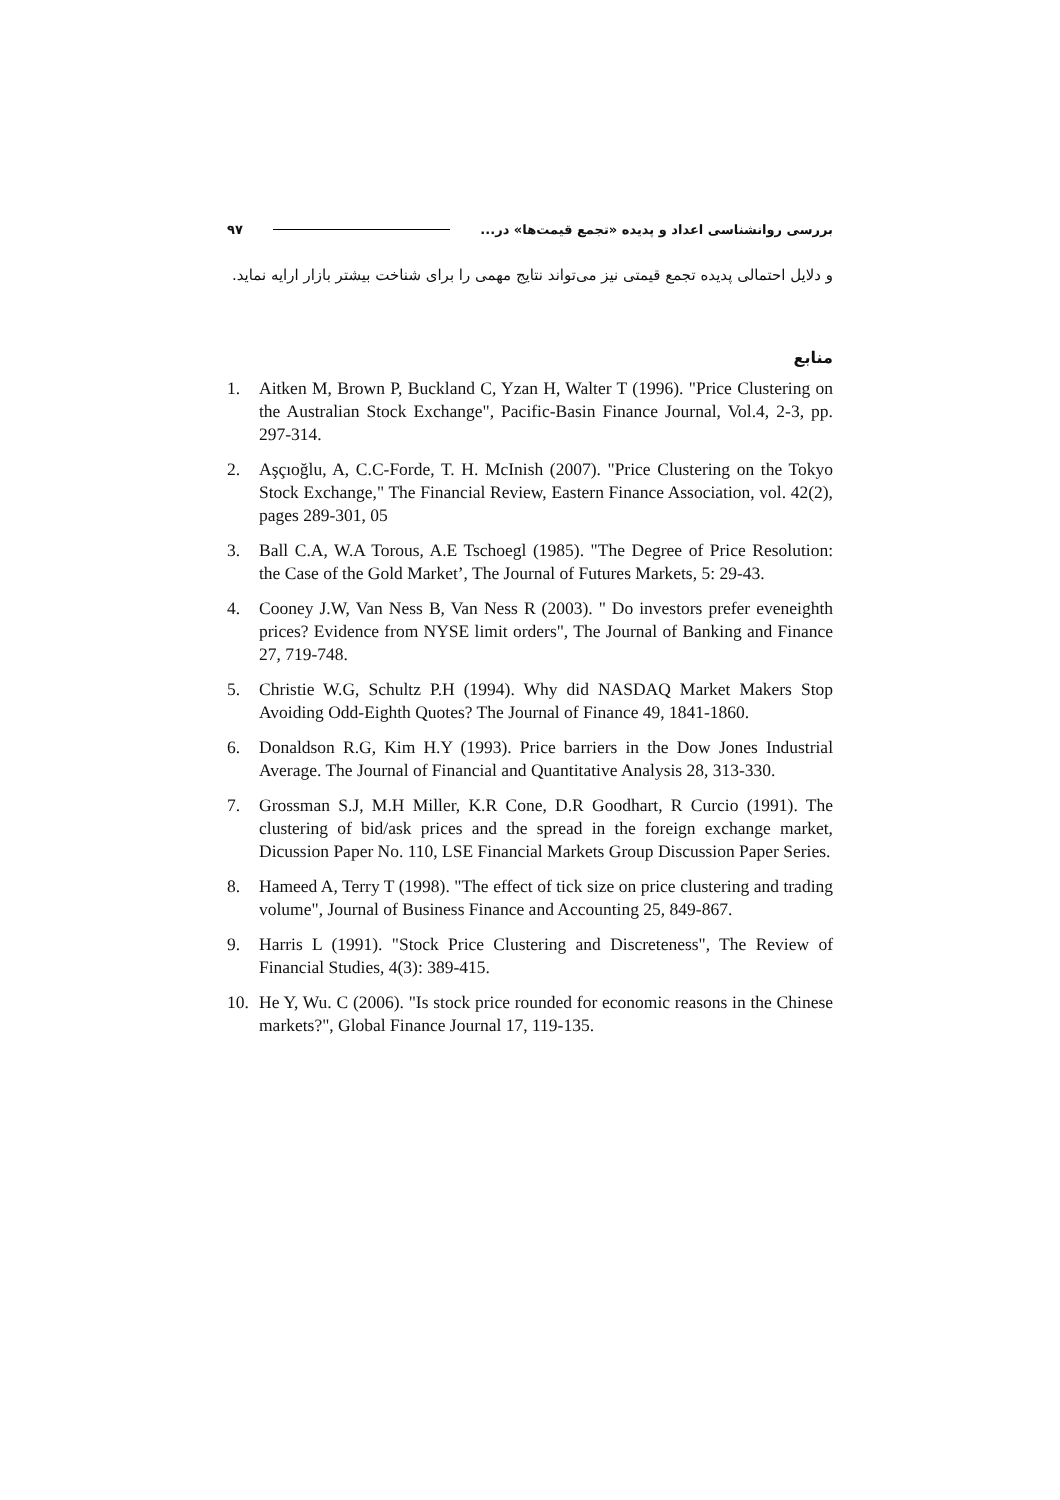بررسی روانشناسی اعداد و پدیده «تجمع قیمت‌ها» در... ۹۷
و دلایل احتمالی پدیده تجمع قیمتی نیز می‌تواند نتایج مهمی را برای شناخت بیشتر بازار ارایه نماید.
منابع
1. Aitken M, Brown P, Buckland C, Yzan H, Walter T (1996). "Price Clustering on the Australian Stock Exchange", Pacific-Basin Finance Journal, Vol.4, 2-3, pp. 297-314.
2. Aşçıoğlu, A, C.C-Forde, T. H. McInish (2007). "Price Clustering on the Tokyo Stock Exchange," The Financial Review, Eastern Finance Association, vol. 42(2), pages 289-301, 05
3. Ball C.A, W.A Torous, A.E Tschoegl (1985). "The Degree of Price Resolution: the Case of the Gold Market’, The Journal of Futures Markets, 5: 29-43.
4. Cooney J.W, Van Ness B, Van Ness R (2003). " Do investors prefer eveneighth prices? Evidence from NYSE limit orders", The Journal of Banking and Finance 27, 719-748.
5. Christie W.G, Schultz P.H (1994). Why did NASDAQ Market Makers Stop Avoiding Odd-Eighth Quotes? The Journal of Finance 49, 1841-1860.
6. Donaldson R.G, Kim H.Y (1993). Price barriers in the Dow Jones Industrial Average. The Journal of Financial and Quantitative Analysis 28, 313-330.
7. Grossman S.J, M.H Miller, K.R Cone, D.R Goodhart, R Curcio (1991). The clustering of bid/ask prices and the spread in the foreign exchange market, Dicussion Paper No. 110, LSE Financial Markets Group Discussion Paper Series.
8. Hameed A, Terry T (1998). "The effect of tick size on price clustering and trading volume", Journal of Business Finance and Accounting 25, 849-867.
9. Harris L (1991). "Stock Price Clustering and Discreteness", The Review of Financial Studies, 4(3): 389-415.
10. He Y, Wu. C (2006). "Is stock price rounded for economic reasons in the Chinese markets?", Global Finance Journal 17, 119-135.